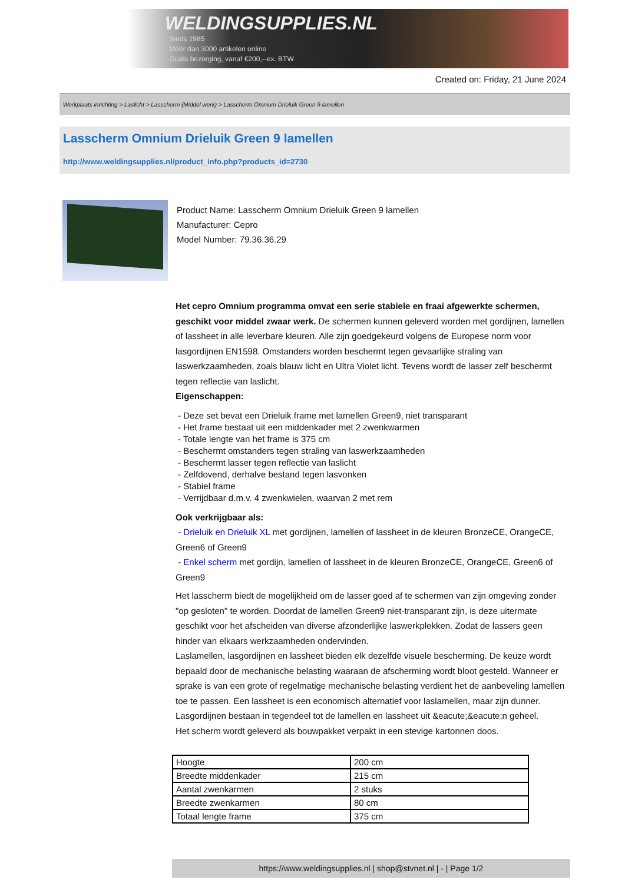WELDINGSUPPLIES.NL
- Sinds 1985
- Méér dan 3000 artikelen online
- Gratis bezorging, vanaf €200,--ex. BTW
Created on: Friday, 21 June 2024
Werkplaats inrichting > Laslicht > Lasscherm (Middel werk) > Lasscherm Omnium Drieluik Green 9 lamellen
Lasscherm Omnium Drieluik Green 9 lamellen
http://www.weldingsupplies.nl/product_info.php?products_id=2730
Product Name: Lasscherm Omnium Drieluik Green 9 lamellen
Manufacturer: Cepro
Model Number: 79.36.36.29
Het cepro Omnium programma omvat een serie stabiele en fraai afgewerkte schermen, geschikt voor middel zwaar werk. De schermen kunnen geleverd worden met gordijnen, lamellen of lassheet in alle leverbare kleuren. Alle zijn goedgekeurd volgens de Europese norm voor lasgordijnen EN1598. Omstanders worden beschermt tegen gevaarlijke straling van laswerkzaamheden, zoals blauw licht en Ultra Violet licht. Tevens wordt de lasser zelf beschermt tegen reflectie van laslicht.
Eigenschappen:
- Deze set bevat een Drieluik frame met lamellen Green9, niet transparant
- Het frame bestaat uit een middenkader met 2 zwenkwarmen
- Totale lengte van het frame is 375 cm
- Beschermt omstanders tegen straling van laswerkzaamheden
- Beschermt lasser tegen reflectie van laslicht
- Zelfdovend, derhalve bestand tegen lasvonken
- Stabiel frame
- Verrijdbaar d.m.v. 4 zwenkwielen, waarvan 2 met rem
Ook verkrijgbaar als:
- Drieluik en Drieluik XL met gordijnen, lamellen of lassheet in de kleuren BronzeCE, OrangeCE, Green6 of Green9
- Enkel scherm met gordijn, lamellen of lassheet in de kleuren BronzeCE, OrangeCE, Green6 of Green9
Het lasscherm biedt de mogelijkheid om de lasser goed af te schermen van zijn omgeving zonder "op gesloten" te worden. Doordat de lamellen Green9 niet-transparant zijn, is deze uitermate geschikt voor het afscheiden van diverse afzonderlijke laswerkplekken. Zodat de lassers geen hinder van elkaars werkzaamheden ondervinden.
Laslamellen, lasgordijnen en lassheet bieden elk dezelfde visuele bescherming. De keuze wordt bepaald door de mechanische belasting waaraan de afscherming wordt bloot gesteld. Wanneer er sprake is van een grote of regelmatige mechanische belasting verdient het de aanbeveling lamellen toe te passen. Een lassheet is een economisch alternatief voor laslamellen, maar zijn dunner. Lasgordijnen bestaan in tegendeel tot de lamellen en lassheet uit &eacute;&eacute;n geheel.
Het scherm wordt geleverd als bouwpakket verpakt in een stevige kartonnen doos.
| Hoogte | 200 cm |
| Breedte middenkader | 215 cm |
| Aantal zwenkarmen | 2 stuks |
| Breedte zwenkarmen | 80 cm |
| Totaal lengte frame | 375 cm |
https://www.weldingsupplies.nl | shop@stvnet.nl | - | Page 1/2